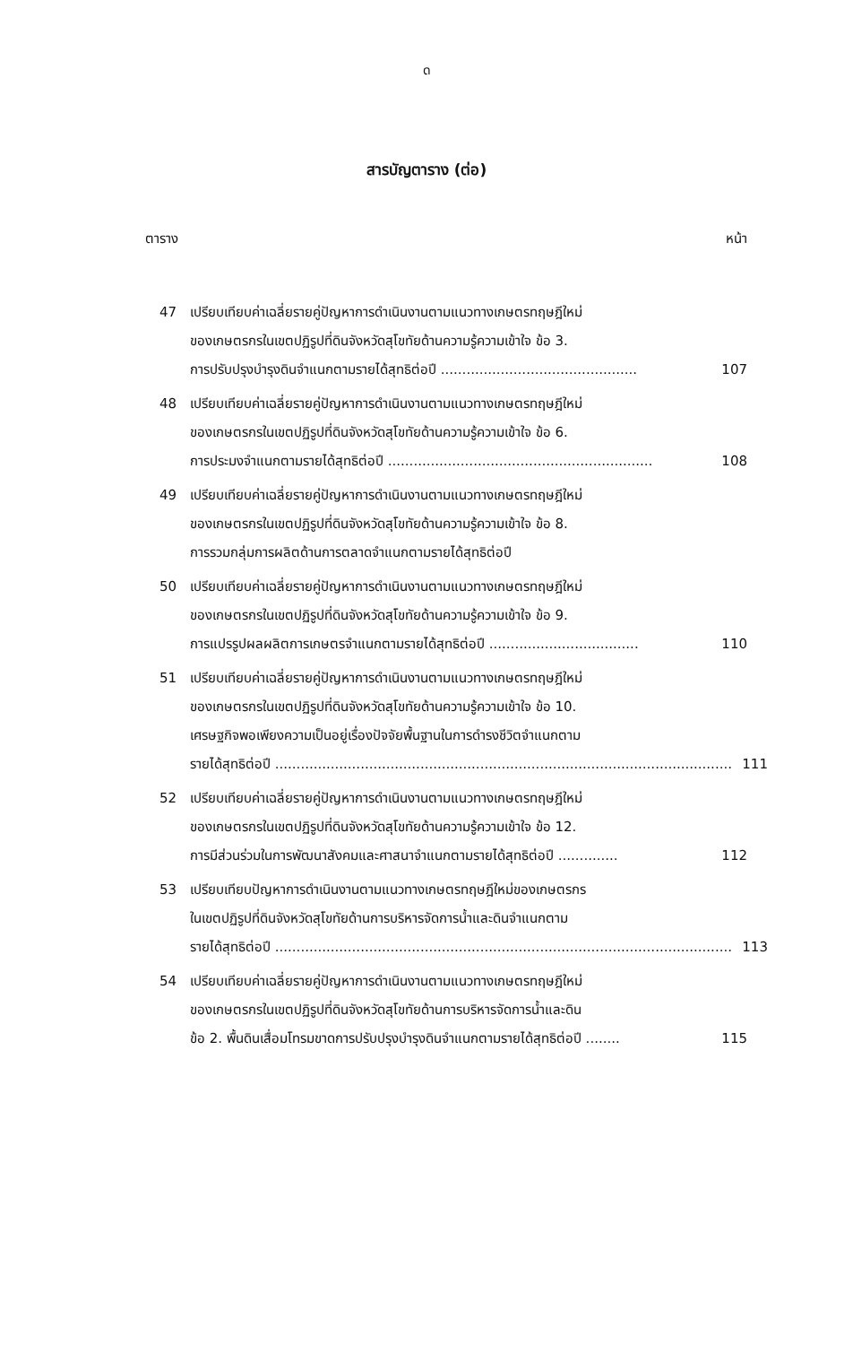ด
สารบัญตาราง (ต่อ)
ตาราง หน้า
47 เปรียบเทียบค่าเฉลี่ยรายคู่ปัญหาการดำเนินงานตามแนวทางเกษตรทฤษฎีใหม่
ของเกษตรกรในเขตปฏิรูปที่ดินจังหวัดสุโขทัยด้านความรู้ความเข้าใจ ข้อ 3.
การปรับปรุงบำรุงดินจำแนกตามรายได้สุทธิต่อปี .............................................. 107
48 เปรียบเทียบค่าเฉลี่ยรายคู่ปัญหาการดำเนินงานตามแนวทางเกษตรทฤษฎีใหม่
ของเกษตรกรในเขตปฏิรูปที่ดินจังหวัดสุโขทัยด้านความรู้ความเข้าใจ ข้อ 6.
การประมงจำแนกตามรายได้สุทธิต่อปี .............................................................. 108
49 เปรียบเทียบค่าเฉลี่ยรายคู่ปัญหาการดำเนินงานตามแนวทางเกษตรทฤษฎีใหม่
ของเกษตรกรในเขตปฏิรูปที่ดินจังหวัดสุโขทัยด้านความรู้ความเข้าใจ ข้อ 8.
การรวมกลุ่มการผลิตด้านการตลาดจำแนกตามรายได้สุทธิต่อปี
50 เปรียบเทียบค่าเฉลี่ยรายคู่ปัญหาการดำเนินงานตามแนวทางเกษตรทฤษฎีใหม่
ของเกษตรกรในเขตปฏิรูปที่ดินจังหวัดสุโขทัยด้านความรู้ความเข้าใจ ข้อ 9.
การแปรรูปผลผลิตการเกษตรจำแนกตามรายได้สุทธิต่อปี ................................... 110
51 เปรียบเทียบค่าเฉลี่ยรายคู่ปัญหาการดำเนินงานตามแนวทางเกษตรทฤษฎีใหม่
ของเกษตรกรในเขตปฏิรูปที่ดินจังหวัดสุโขทัยด้านความรู้ความเข้าใจ ข้อ 10.
เศรษฐกิจพอเพียงความเป็นอยู่เรื่องปัจจัยพื้นฐานในการดำรงชีวิตจำแนกตาม
รายได้สุทธิต่อปี ........................................................................................................... 111
52 เปรียบเทียบค่าเฉลี่ยรายคู่ปัญหาการดำเนินงานตามแนวทางเกษตรทฤษฎีใหม่
ของเกษตรกรในเขตปฏิรูปที่ดินจังหวัดสุโขทัยด้านความรู้ความเข้าใจ ข้อ 12.
การมีส่วนร่วมในการพัฒนาสังคมและศาสนาจำแนกตามรายได้สุทธิต่อปี .............. 112
53 เปรียบเทียบปัญหาการดำเนินงานตามแนวทางเกษตรทฤษฎีใหม่ของเกษตรกร
ในเขตปฏิรูปที่ดินจังหวัดสุโขทัยด้านการบริหารจัดการน้ำและดินจำแนกตาม
รายได้สุทธิต่อปี ........................................................................................................... 113
54 เปรียบเทียบค่าเฉลี่ยรายคู่ปัญหาการดำเนินงานตามแนวทางเกษตรทฤษฎีใหม่
ของเกษตรกรในเขตปฏิรูปที่ดินจังหวัดสุโขทัยด้านการบริหารจัดการน้ำและดิน
ข้อ 2. พื้นดินเสื่อมโทรมขาดการปรับปรุงบำรุงดินจำแนกตามรายได้สุทธิต่อปี ........ 115